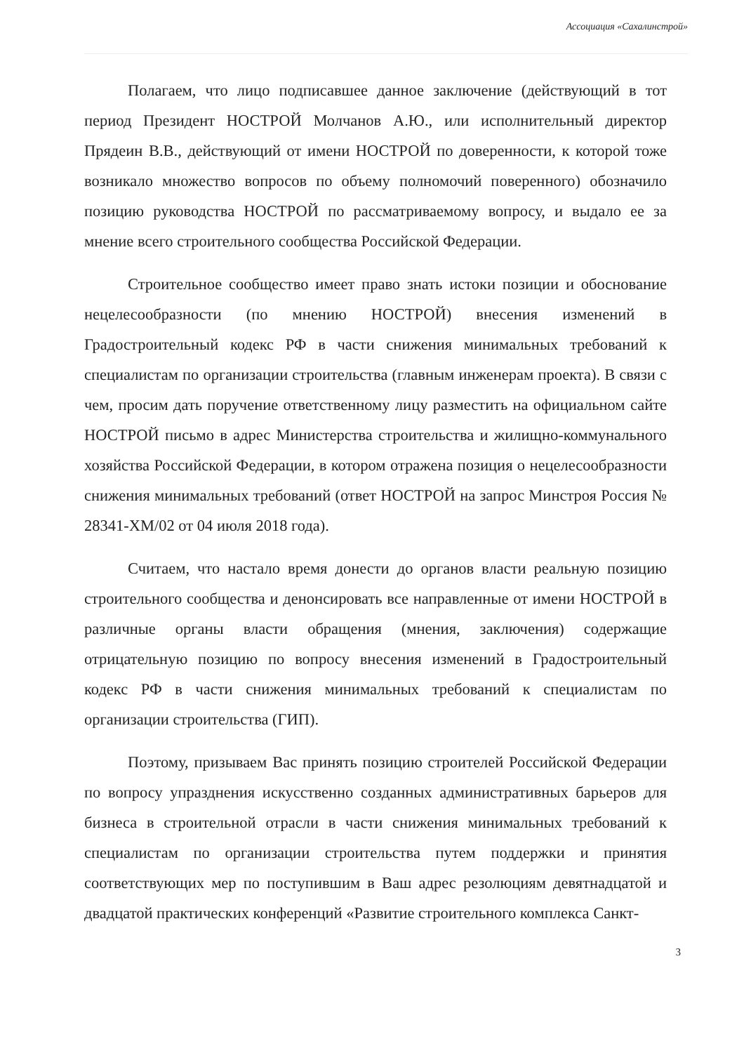Ассоциация «Сахалинстрой»
Полагаем, что лицо подписавшее данное заключение (действующий в тот период Президент НОСТРОЙ Молчанов А.Ю., или исполнительный директор Прядеин В.В., действующий от имени НОСТРОЙ по доверенности, к которой тоже возникало множество вопросов по объему полномочий поверенного) обозначило позицию руководства НОСТРОЙ по рассматриваемому вопросу, и выдало ее за мнение всего строительного сообщества Российской Федерации.
Строительное сообщество имеет право знать истоки позиции и обоснование нецелесообразности (по мнению НОСТРОЙ) внесения изменений в Градостроительный кодекс РФ в части снижения минимальных требований к специалистам по организации строительства (главным инженерам проекта). В связи с чем, просим дать поручение ответственному лицу разместить на официальном сайте НОСТРОЙ письмо в адрес Министерства строительства и жилищно-коммунального хозяйства Российской Федерации, в котором отражена позиция о нецелесообразности снижения минимальных требований (ответ НОСТРОЙ на запрос Минстроя Россия № 28341-ХМ/02 от 04 июля 2018 года).
Считаем, что настало время донести до органов власти реальную позицию строительного сообщества и денонсировать все направленные от имени НОСТРОЙ в различные органы власти обращения (мнения, заключения) содержащие отрицательную позицию по вопросу внесения изменений в Градостроительный кодекс РФ в части снижения минимальных требований к специалистам по организации строительства (ГИП).
Поэтому, призываем Вас принять позицию строителей Российской Федерации по вопросу упразднения искусственно созданных административных барьеров для бизнеса в строительной отрасли в части снижения минимальных требований к специалистам по организации строительства путем поддержки и принятия соответствующих мер по поступившим в Ваш адрес резолюциям девятнадцатой и двадцатой практических конференций «Развитие строительного комплекса Санкт-
3